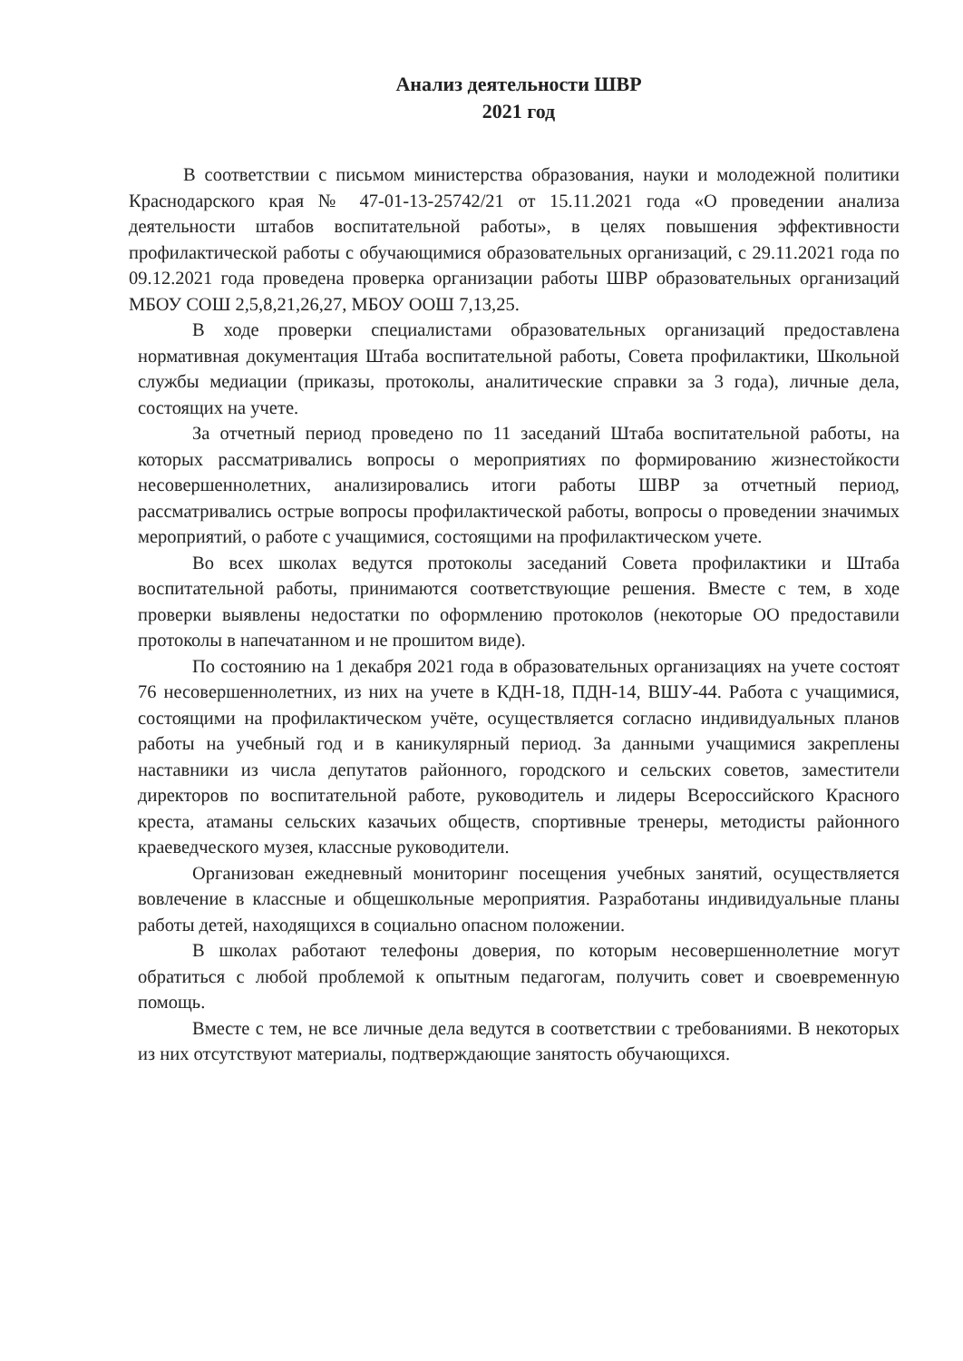Анализ деятельности ШВР
2021 год
В соответствии с письмом министерства образования, науки и молодежной политики Краснодарского края № 47-01-13-25742/21 от 15.11.2021 года «О проведении анализа деятельности штабов воспитательной работы», в целях повышения эффективности профилактической работы с обучающимися образовательных организаций, с 29.11.2021 года по 09.12.2021 года проведена проверка организации работы ШВР образовательных организаций МБОУ СОШ 2,5,8,21,26,27, МБОУ ООШ 7,13,25.
В ходе проверки специалистами образовательных организаций предоставлена нормативная документация Штаба воспитательной работы, Совета профилактики, Школьной службы медиации (приказы, протоколы, аналитические справки за 3 года), личные дела, состоящих на учете.
За отчетный период проведено по 11 заседаний Штаба воспитательной работы, на которых рассматривались вопросы о мероприятиях по формированию жизнестойкости несовершеннолетних, анализировались итоги работы ШВР за отчетный период, рассматривались острые вопросы профилактической работы, вопросы о проведении значимых мероприятий, о работе с учащимися, состоящими на профилактическом учете.
Во всех школах ведутся протоколы заседаний Совета профилактики и Штаба воспитательной работы, принимаются соответствующие решения. Вместе с тем, в ходе проверки выявлены недостатки по оформлению протоколов (некоторые ОО предоставили протоколы в напечатанном и не прошитом виде).
По состоянию на 1 декабря 2021 года в образовательных организациях на учете состоят 76 несовершеннолетних, из них на учете в КДН-18, ПДН-14, ВШУ-44. Работа с учащимися, состоящими на профилактическом учёте, осуществляется согласно индивидуальных планов работы на учебный год и в каникулярный период. За данными учащимися закреплены наставники из числа депутатов районного, городского и сельских советов, заместители директоров по воспитательной работе, руководитель и лидеры Всероссийского Красного креста, атаманы сельских казачьих обществ, спортивные тренеры, методисты районного краеведческого музея, классные руководители.
Организован ежедневный мониторинг посещения учебных занятий, осуществляется вовлечение в классные и общешкольные мероприятия. Разработаны индивидуальные планы работы детей, находящихся в социально опасном положении.
В школах работают телефоны доверия, по которым несовершеннолетние могут обратиться с любой проблемой к опытным педагогам, получить совет и своевременную помощь.
Вместе с тем, не все личные дела ведутся в соответствии с требованиями. В некоторых из них отсутствуют материалы, подтверждающие занятость обучающихся.